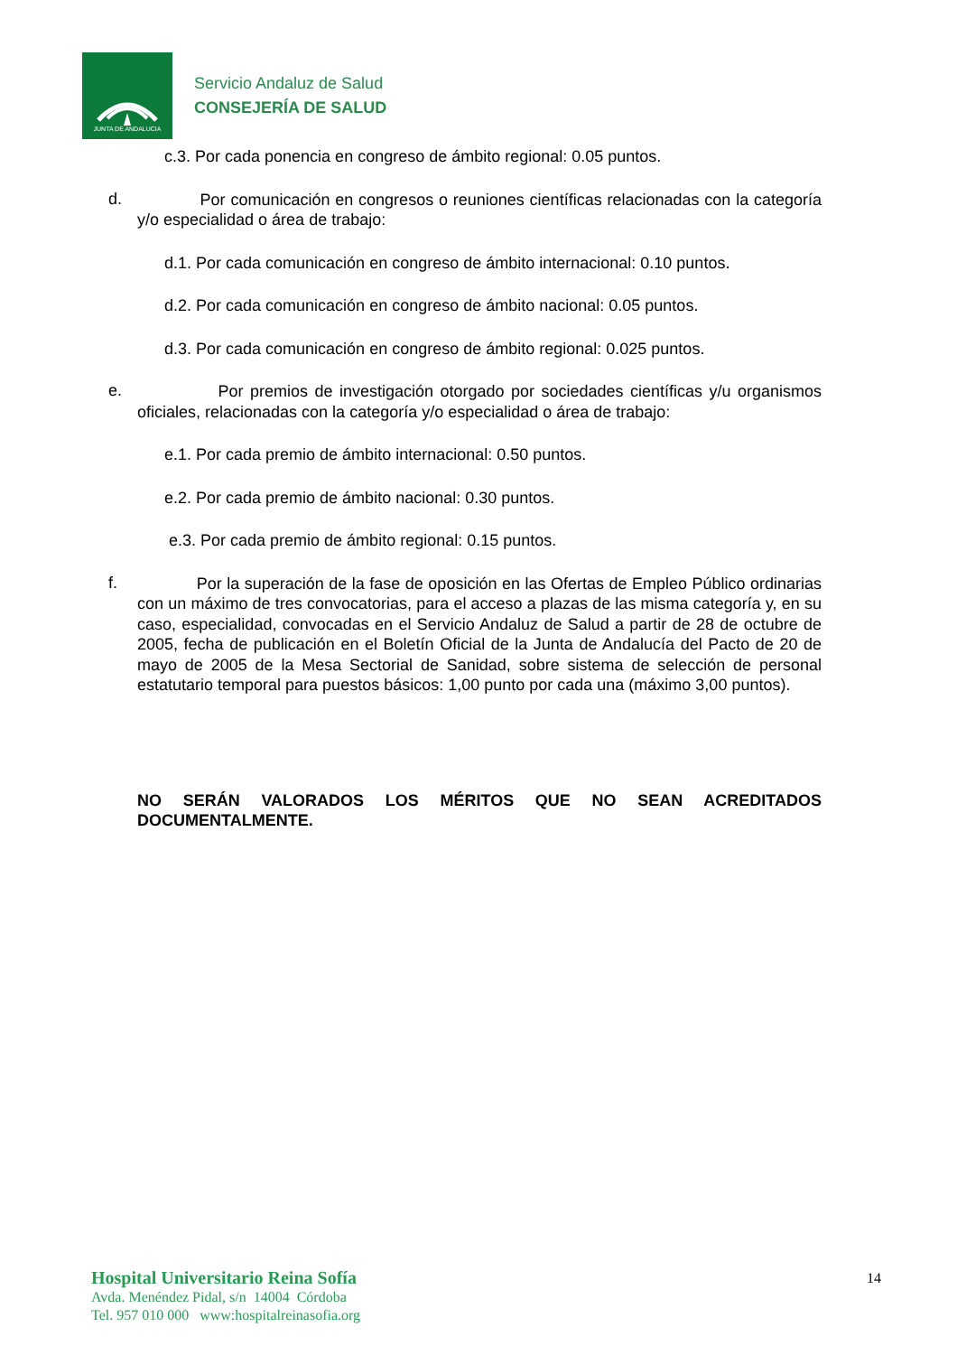JUNTA DE ANDALUCIA
Servicio Andaluz de Salud
CONSEJERÍA DE SALUD
c.3. Por cada ponencia en congreso de ámbito regional: 0.05 puntos.
d.
Por comunicación en congresos o reuniones científicas relacionadas con la categoría y/o especialidad o área de trabajo:
d.1. Por cada comunicación en congreso de ámbito internacional: 0.10 puntos.
d.2. Por cada comunicación en congreso de ámbito nacional: 0.05 puntos.
d.3. Por cada comunicación en congreso de ámbito regional: 0.025 puntos.
e.
Por premios de investigación otorgado por sociedades científicas y/u organismos oficiales, relacionadas con la categoría y/o especialidad o área de trabajo:
e.1. Por cada premio de ámbito internacional: 0.50 puntos.
e.2. Por cada premio de ámbito nacional: 0.30 puntos.
e.3. Por cada premio de ámbito regional: 0.15 puntos.
f.
Por la superación de la fase de oposición en las Ofertas de Empleo Público ordinarias con un máximo de tres convocatorias, para el acceso a plazas de las misma categoría y, en su caso, especialidad, convocadas en el Servicio Andaluz de Salud a partir de 28 de octubre de 2005, fecha de publicación en el Boletín Oficial de la Junta de Andalucía del Pacto de 20 de mayo de 2005 de la Mesa Sectorial de Sanidad, sobre sistema de selección de personal estatutario temporal para puestos básicos: 1,00 punto por cada una (máximo 3,00 puntos).
NO SERÁN VALORADOS LOS MÉRITOS QUE NO SEAN ACREDITADOS DOCUMENTALMENTE.
Hospital Universitario Reina Sofía
Avda. Menéndez Pidal, s/n 14004 Córdoba
Tel. 957 010 000 www:hospitalreinasofia.org
14